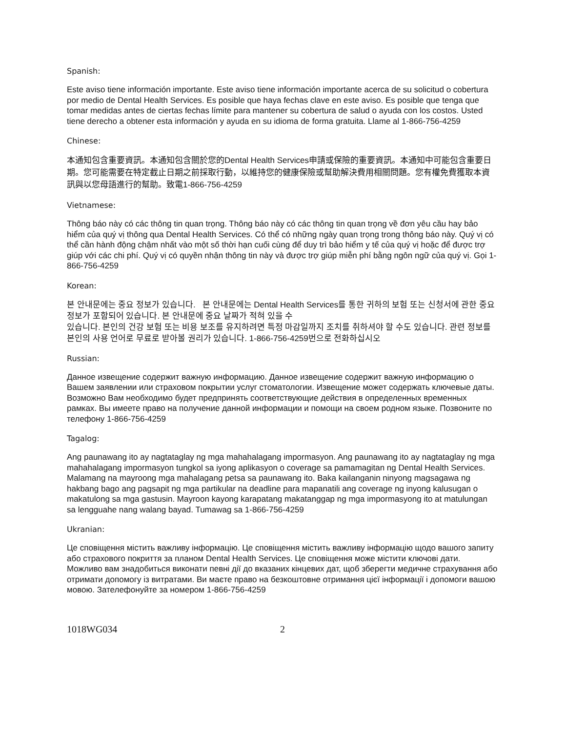Spanish:
Este aviso tiene información importante. Este aviso tiene información importante acerca de su solicitud o cobertura por medio de Dental Health Services. Es posible que haya fechas clave en este aviso. Es posible que tenga que tomar medidas antes de ciertas fechas límite para mantener su cobertura de salud o ayuda con los costos. Usted tiene derecho a obtener esta información y ayuda en su idioma de forma gratuita. Llame al 1-866-756-4259
Chinese:
本通知包含重要資訊。本通知包含關於您的Dental Health Services申請或保險的重要資訊。本通知中可能包含重要日期。您可能需要在特定截止日期之前採取行動，以維持您的健康保險或幫助解決費用相關問題。您有權免費獲取本資訊與以您母語進行的幫助。致電1-866-756-4259
Vietnamese:
Thông báo này có các thông tin quan trọng. Thông báo này có các thông tin quan trọng về đơn yêu cầu hay bảo hiểm của quý vị thông qua Dental Health Services. Có thể có những ngày quan trọng trong thông báo này. Quý vị có thể cần hành động chậm nhất vào một số thời hạn cuối cùng để duy trì bảo hiểm y tế của quý vị hoặc để được trợ giúp với các chi phí. Quý vị có quyền nhận thông tin này và được trợ giúp miễn phí bằng ngôn ngữ của quý vị. Gọi 1-866-756-4259
Korean:
본 안내문에는 중요 정보가 있습니다. 본 안내문에는 Dental Health Services를 통한 귀하의 보험 또는 신청서에 관한 중요 정보가 포함되어 있습니다. 본 안내문에 중요 날짜가 적혀 있을 수
있습니다. 본인의 건강 보험 또는 비용 보조를 유지하려면 특정 마감일까지 조치를 취하셔야 할 수도 있습니다. 관련 정보를 본인의 사용 언어로 무료로 받아볼 권리가 있습니다. 1-866-756-4259번으로 전화하십시오
Russian:
Данное извещение содержит важную информацию. Данное извещение содержит важную информацию о Вашем заявлении или страховом покрытии услуг стоматологии. Извещение может содержать ключевые даты. Возможно Вам необходимо будет предпринять соответствующие действия в определенных временных рамках. Вы имеете право на получение данной информации и помощи на своем родном языке. Позвоните по телефону 1-866-756-4259
Tagalog:
Ang paunawang ito ay nagtataglay ng mga mahahalagang impormasyon. Ang paunawang ito ay nagtataglay ng mga mahahalagang impormasyon tungkol sa iyong aplikasyon o coverage sa pamamagitan ng Dental Health Services. Malamang na mayroong mga mahalagang petsa sa paunawang ito. Baka kailanganin ninyong magsagawa ng hakbang bago ang pagsapit ng mga partikular na deadline para mapanatili ang coverage ng inyong kalusugan o makatulong sa mga gastusin. Mayroon kayong karapatang makatanggap ng mga impormasyong ito at matulungan sa lengguahe nang walang bayad. Tumawag sa 1-866-756-4259
Ukranian:
Це сповіщення містить важливу інформацію. Це сповіщення містить важливу інформацію щодо вашого запиту або страхового покриття за планом Dental Health Services. Це сповіщення може містити ключові дати. Можливо вам знадобиться виконати певні дії до вказаних кінцевих дат, щоб зберегти медичне страхування або отримати допомогу із витратами. Ви маєте право на безкоштовне отримання цієї інформації і допомоги вашою мовою. Зателефонуйте за номером 1-866-756-4259
1018WG034 2